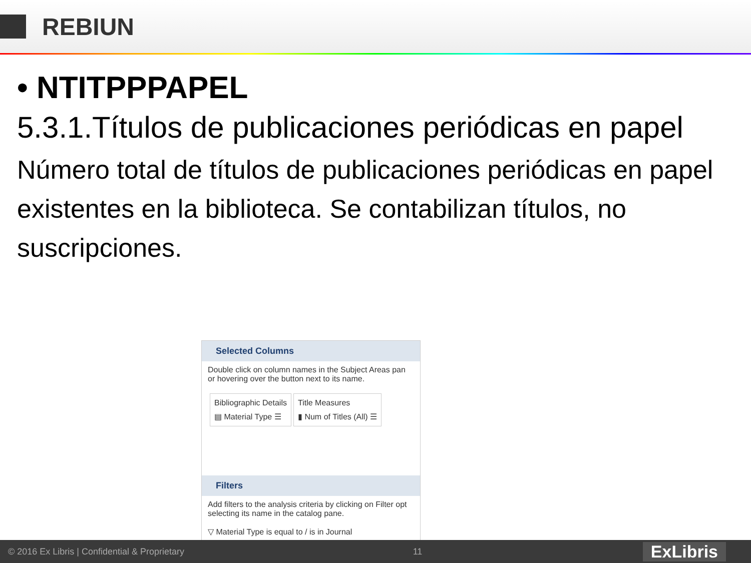REBIUN
• NTITPPPAPEL
5.3.1.Títulos de publicaciones periódicas en papel
Número total de títulos de publicaciones periódicas en papel existentes en la biblioteca. Se contabilizan títulos, no suscripciones.
Selected Columns
Double click on column names in the Subject Areas pan or hovering over the button next to its name.
Bibliographic Details
▤ Material Type ☰
Title Measures
▮ Num of Titles (All) ☰
Filters
Add filters to the analysis criteria by clicking on Filter opt selecting its name in the catalog pane.
▽ Material Type is equal to / is in Journal
© 2016 Ex Libris | Confidential & Proprietary 11 ExLibris